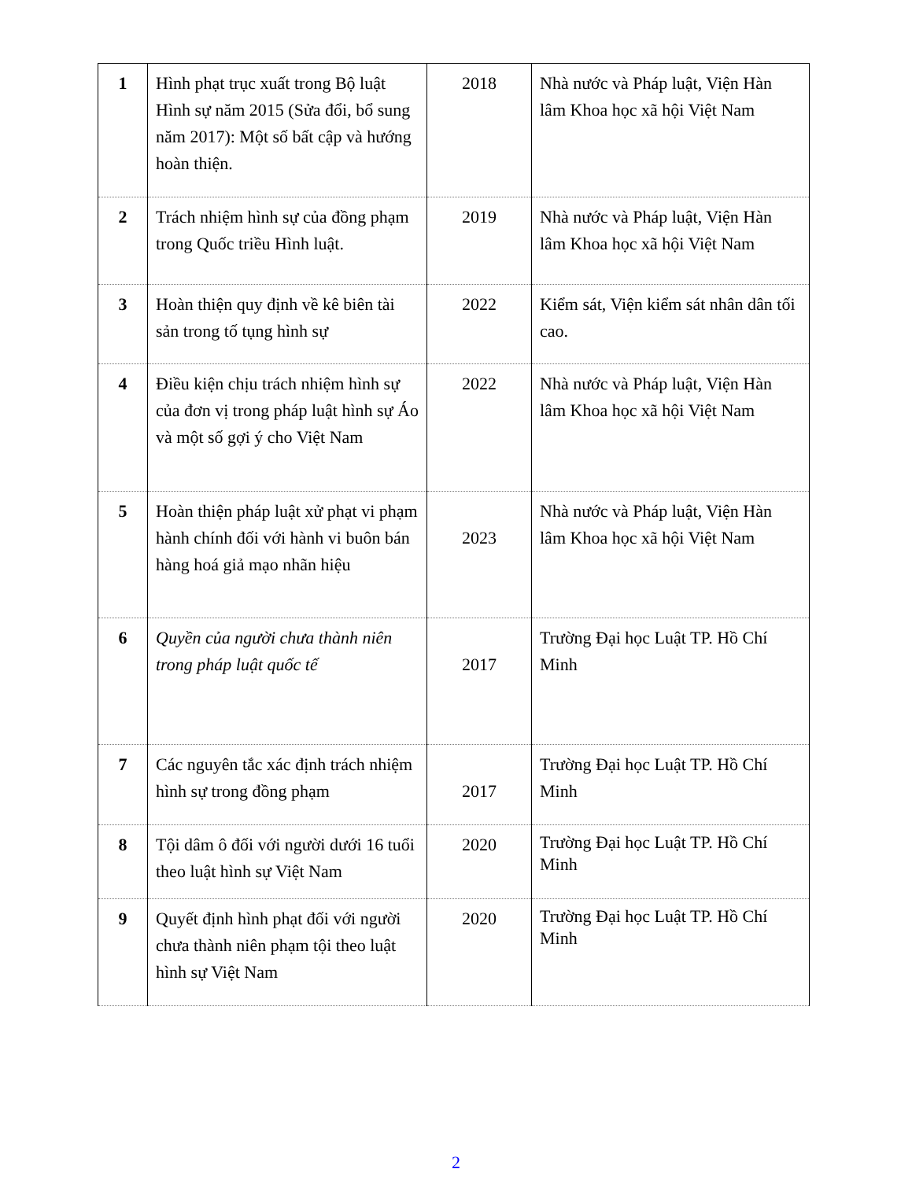| 1 | Hình phạt trục xuất trong Bộ luật Hình sự năm 2015 (Sửa đổi, bổ sung năm 2017): Một số bất cập và hướng hoàn thiện. | 2018 | Nhà nước và Pháp luật, Viện Hàn lâm Khoa học xã hội Việt Nam |
| 2 | Trách nhiệm hình sự của đồng phạm trong Quốc triều Hình luật. | 2019 | Nhà nước và Pháp luật, Viện Hàn lâm Khoa học xã hội Việt Nam |
| 3 | Hoàn thiện quy định về kê biên tài sản trong tố tụng hình sự | 2022 | Kiểm sát, Viện kiểm sát nhân dân tối cao. |
| 4 | Điều kiện chịu trách nhiệm hình sự của đơn vị trong pháp luật hình sự Áo và một số gợi ý cho Việt Nam | 2022 | Nhà nước và Pháp luật, Viện Hàn lâm Khoa học xã hội Việt Nam |
| 5 | Hoàn thiện pháp luật xử phạt vi phạm hành chính đối với hành vi buôn bán hàng hoá giả mạo nhãn hiệu | 2023 | Nhà nước và Pháp luật, Viện Hàn lâm Khoa học xã hội Việt Nam |
| 6 | Quyền của người chưa thành niên trong pháp luật quốc tế | 2017 | Trường Đại học Luật TP. Hồ Chí Minh |
| 7 | Các nguyên tắc xác định trách nhiệm hình sự trong đồng phạm | 2017 | Trường Đại học Luật TP. Hồ Chí Minh |
| 8 | Tội dâm ô đối với người dưới 16 tuổi theo luật hình sự Việt Nam | 2020 | Trường Đại học Luật TP. Hồ Chí Minh |
| 9 | Quyết định hình phạt đối với người chưa thành niên phạm tội theo luật hình sự Việt Nam | 2020 | Trường Đại học Luật TP. Hồ Chí Minh |
2